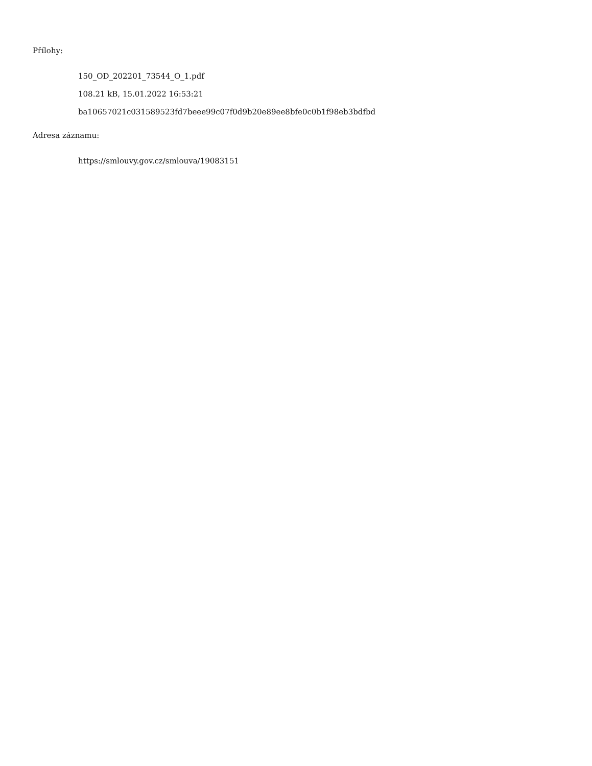Přílohy:
150_OD_202201_73544_O_1.pdf
108.21 kB, 15.01.2022 16:53:21
ba10657021c031589523fd7beee99c07f0d9b20e89ee8bfe0c0b1f98eb3bdfbd
Adresa záznamu:
https://smlouvy.gov.cz/smlouva/19083151